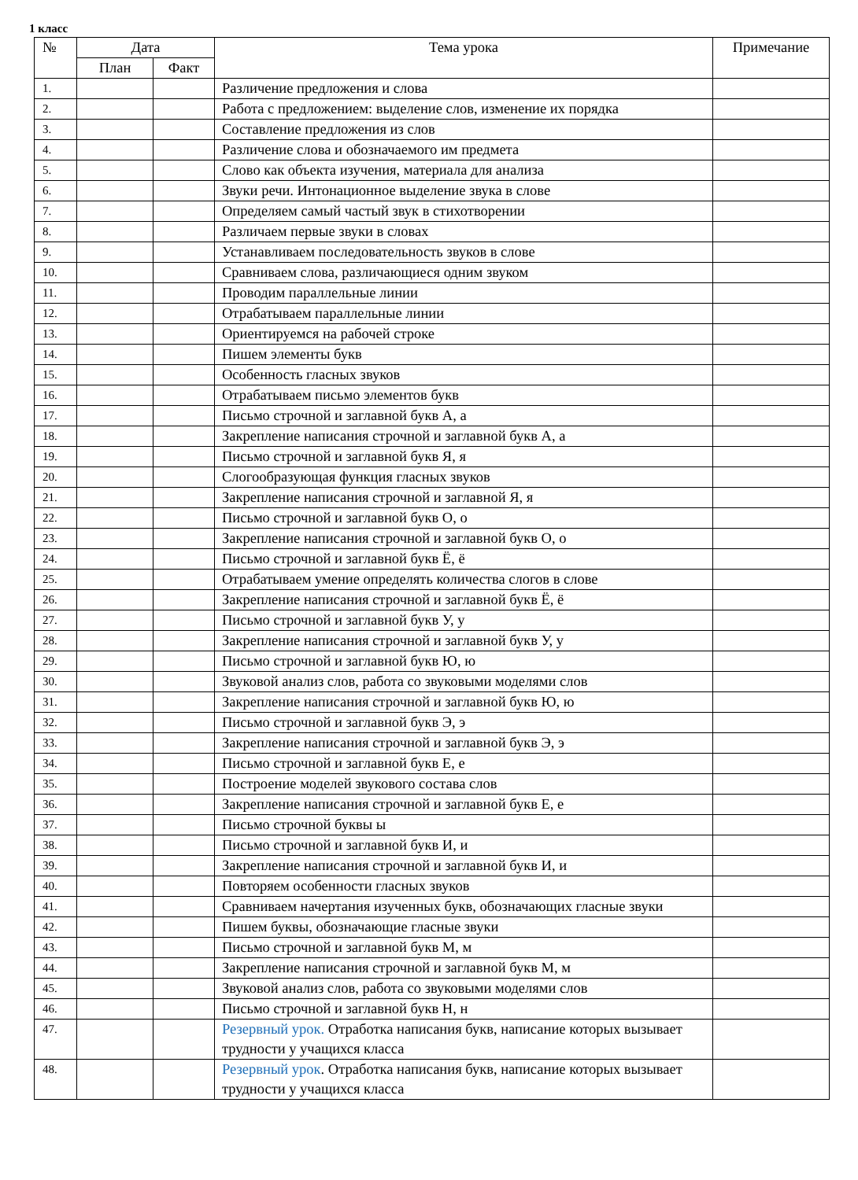1 класс
| № | Дата | | Тема урока | Примечание |
| --- | --- | --- | --- | --- |
| | План | Факт | | |
| 1. | | | Различение предложения и слова | |
| 2. | | | Работа с предложением: выделение слов, изменение их порядка | |
| 3. | | | Составление предложения из слов | |
| 4. | | | Различение слова и обозначаемого им предмета | |
| 5. | | | Слово как объекта изучения, материала для анализа | |
| 6. | | | Звуки речи. Интонационное выделение звука в слове | |
| 7. | | | Определяем самый частый звук в стихотворении | |
| 8. | | | Различаем первые звуки в словах | |
| 9. | | | Устанавливаем последовательность звуков в слове | |
| 10. | | | Сравниваем слова, различающиеся одним звуком | |
| 11. | | | Проводим параллельные линии | |
| 12. | | | Отрабатываем параллельные линии | |
| 13. | | | Ориентируемся на рабочей строке | |
| 14. | | | Пишем элементы букв | |
| 15. | | | Особенность гласных звуков | |
| 16. | | | Отрабатываем письмо элементов букв | |
| 17. | | | Письмо строчной и заглавной букв А, а | |
| 18. | | | Закрепление написания строчной и заглавной букв А, а | |
| 19. | | | Письмо строчной и заглавной букв Я, я | |
| 20. | | | Слогообразующая функция гласных звуков | |
| 21. | | | Закрепление написания строчной и заглавной Я, я | |
| 22. | | | Письмо строчной и заглавной букв О, о | |
| 23. | | | Закрепление написания строчной и заглавной букв О, о | |
| 24. | | | Письмо строчной и заглавной букв Ё, ё | |
| 25. | | | Отрабатываем умение определять количества слогов в слове | |
| 26. | | | Закрепление написания строчной и заглавной букв Ё, ё | |
| 27. | | | Письмо строчной и заглавной букв У, у | |
| 28. | | | Закрепление написания строчной и заглавной букв У, у | |
| 29. | | | Письмо строчной и заглавной букв Ю, ю | |
| 30. | | | Звуковой анализ слов, работа со звуковыми моделями слов | |
| 31. | | | Закрепление написания строчной и заглавной букв Ю, ю | |
| 32. | | | Письмо строчной и заглавной букв Э, э | |
| 33. | | | Закрепление написания строчной и заглавной букв Э, э | |
| 34. | | | Письмо строчной и заглавной букв Е, е | |
| 35. | | | Построение моделей звукового состава слов | |
| 36. | | | Закрепление написания строчной и заглавной букв Е, е | |
| 37. | | | Письмо строчной буквы ы | |
| 38. | | | Письмо строчной и заглавной букв И, и | |
| 39. | | | Закрепление написания строчной и заглавной букв И, и | |
| 40. | | | Повторяем особенности гласных звуков | |
| 41. | | | Сравниваем начертания изученных букв, обозначающих гласные звуки | |
| 42. | | | Пишем буквы, обозначающие гласные звуки | |
| 43. | | | Письмо строчной и заглавной букв М, м | |
| 44. | | | Закрепление написания строчной и заглавной букв М, м | |
| 45. | | | Звуковой анализ слов, работа со звуковыми моделями слов | |
| 46. | | | Письмо строчной и заглавной букв Н, н | |
| 47. | | | Резервный урок. Отработка написания букв, написание которых вызывает трудности у учащихся класса | |
| 48. | | | Резервный урок . Отработка написания букв, написание которых вызывает трудности у учащихся класса | |